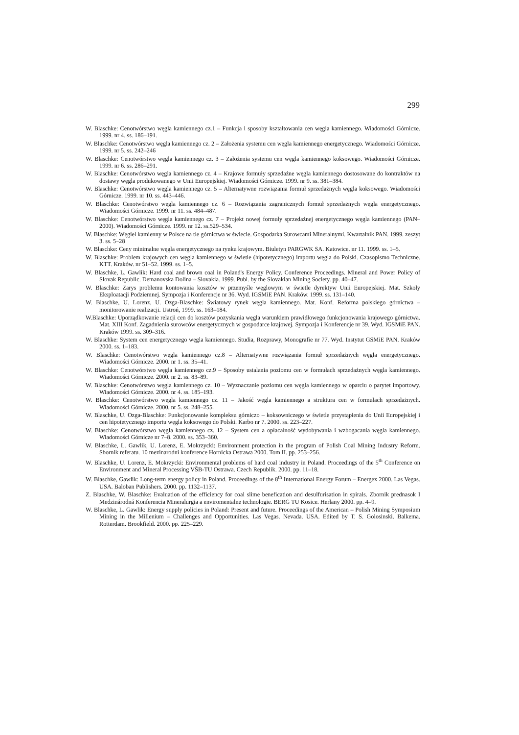299
W. Blaschke: Cenotwórstwo węgla kamiennego cz.1 – Funkcja i sposoby kształtowania cen węgla kamiennego. Wiadomości Górnicze. 1999. nr 4. ss. 186–191.
W. Blaschke: Cenotwórstwo węgla kamiennego cz. 2 – Założenia systemu cen węgla kamiennego energetycznego. Wiadomości Górnicze. 1999. nr 5. ss. 242–246
W. Blaschke: Cenotwórstwo węgla kamiennego cz. 3 – Założenia systemu cen węgla kamiennego koksowego. Wiadomości Górnicze. 1999. nr 6. ss. 286–291.
W. Blaschke: Cenotwórstwo węgla kamiennego cz. 4 – Krajowe formuły sprzedażne węgla kamiennego dostosowane do kontraktów na dostawy węgla produkowanego w Unii Europejskiej. Wiadomości Górnicze. 1999. nr 9. ss. 381–384.
W. Blaschke: Cenotwórstwo węgla kamiennego cz. 5 – Alternatywne rozwiązania formuł sprzedażnych węgla koksowego. Wiadomości Górnicze. 1999. nr 10. ss. 443–446.
W. Blaschke: Cenotwórstwo węgla kamiennego cz. 6 – Rozwiązania zagranicznych formuł sprzedażnych węgla energetycznego. Wiadomości Górnicze. 1999. nr 11. ss. 484–487.
W. Blaschke: Cenotwórstwo węgla kamiennego cz. 7 – Projekt nowej formuły sprzedażnej energetycznego węgla kamiennego (PAN–2000). Wiadomości Górnicze. 1999. nr 12. ss.529–534.
W. Blaschke: Węgiel kamienny w Polsce na tle górnictwa w świecie. Gospodarka Surowcami Mineralnymi. Kwartalnik PAN. 1999. zeszyt 3. ss. 5–28
W. Blaschke: Ceny minimalne węgla energetycznego na rynku krajowym. Biuletyn PARGWK SA. Katowice. nr 11. 1999. ss. 1–5.
W. Blaschke: Problem krajowych cen węgla kamiennego w świetle (hipotetycznego) importu węgla do Polski. Czasopismo Techniczne. KTT. Kraków. nr 51–52. 1999. ss. 1–5.
W. Blaschke, L. Gawlik: Hard coal and brown coal in Poland's Energy Policy. Conference Proceedings. Mineral and Power Policy of Slovak Republic. Demanovska Dolina – Slovakia. 1999. Publ. by the Slovakian Mining Society. pp. 40–47.
W. Blaschke: Zarys problemu kontowania kosztów w przemyśle węglowym w świetle dyrektyw Unii Europejskiej. Mat. Szkoły Eksploatacji Podziemnej. Sympozja i Konferencje nr 36. Wyd. IGSMiE PAN. Kraków. 1999. ss. 131–140.
W. Blaschke, U. Lorenz, U. Ozga-Blaschke: Światowy rynek węgla kamiennego. Mat. Konf. Reforma polskiego górnictwa – monitorowanie realizacji. Ustroń, 1999. ss. 163–184.
W.Blaschke: Uporządkowanie relacji cen do kosztów pozyskania węgla warunkiem prawidłowego funkcjonowania krajowego górnictwa. Mat. XIII Konf. Zagadnienia surowców energetycznych w gospodarce krajowej. Sympozja i Konferencje nr 39. Wyd. IGSMiE PAN. Kraków 1999. ss. 309–316.
W. Blaschke: System cen energetycznego węgla kamiennego. Studia, Rozprawy, Monografie nr 77. Wyd. Instytut GSMiE PAN. Kraków 2000. ss. 1–183.
W. Blaschke: Cenotwórstwo węgla kamiennego cz.8 – Alternatywne rozwiązania formuł sprzedażnych węgla energetycznego. Wiadomości Górnicze. 2000. nr 1. ss. 35–41.
W. Blaschke: Cenotwórstwo węgla kamiennego cz.9 – Sposoby ustalania poziomu cen w formułach sprzedażnych węgla kamiennego. Wiadomości Górnicze. 2000. nr 2. ss. 83–89.
W. Blaschke: Cenotwórstwo węgla kamiennego cz. 10 – Wyznaczanie poziomu cen węgla kamiennego w oparciu o parytet importowy. Wiadomości Górnicze. 2000. nr 4. ss. 185–193.
W. Blaschke: Cenotwórstwo węgla kamiennego cz. 11 – Jakość węgla kamiennego a struktura cen w formułach sprzedażnych. Wiadomości Górnicze. 2000. nr 5. ss. 248–255.
W. Blaschke, U. Ozga-Blaschke: Funkcjonowanie kompleksu górniczo – koksowniczego w świetle przystąpienia do Unii Europejskiej i cen hipotetycznego importu węgla koksowego do Polski. Karbo nr 7. 2000. ss. 223–227.
W. Blaschke: Cenotwórstwo węgla kamiennego cz. 12 – System cen a opłacalność wydobywania i wzbogacania węgla kamiennego. Wiadomości Górnicze nr 7–8. 2000. ss. 353–360.
W. Blaschke, L. Gawlik, U. Lorenz, E. Mokrzycki: Environment protection in the program of Polish Coal Mining Industry Reform. Sbornik referatu. 10 mezinarodni konference Hornicka Ostrawa 2000. Tom II. pp. 253–256.
W. Blaschke, U. Lorenz, E. Mokrzycki: Environmental problems of hard coal industry in Poland. Proceedings of the 5<sup>th</sup> Conference on Environment and Mineral Processing VŠB-TU Ostrawa. Czech Republik. 2000. pp. 11–18.
W. Blaschke, Gawlik: Long-term energy policy in Poland. Proceedings of the 8<sup>th</sup> International Energy Forum – Energex 2000. Las Vegas. USA. Baloban Publishers. 2000. pp. 1132–1137.
Z. Blaschke, W. Blaschke: Evaluation of the efficiency for coal slime benefication and desulfurisation in spirals. Zbornik prednasok I Medzinárodná Konferencia Mineralurgia a enviromentalne technologie. BERG TU Kosice. Herlany 2000. pp. 4–9.
W. Blaschke, L. Gawlik: Energy supply policies in Poland: Present and future. Proceedings of the American – Polish Mining Symposium Mining in the Millenium – Challenges and Opportunities. Las Vegas. Nevada. USA. Edited by T. S. Golosinski. Balkema. Rotterdam. Brookfield. 2000. pp. 225–229.